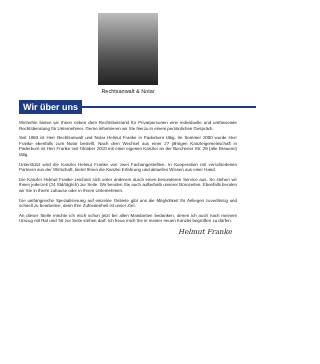Rechtsanwalt & Notar
Wir über uns
Weiterhin bieten wir Ihnen neben dem Rechtsbeistand für Privatpersonen eine individuelle und umfassende Rechtsberatung für Unternehmer. Gerne informieren wir Sie hierzu in einem persönlichen Gespräch.
Seit 1983 ist Herr Rechtsanwalt und Notar Helmut Franke in Paderborn tätig. Im Sommer 2000 wurde Herr Franke ebenfalls zum Notar bestellt. Nach dem Wechsel aus einer 27 jährigen Kanzleigemeinschaft in Paderborn ist Herr Franke seit Oktober 2010 mit einer eigenen Kanzlei an der Borchener Str. 29 (alte Brauerei) tätig.
Unterstützt wird die Kanzlei Helmut Franke von zwei Fachangestellten. In Kooperation mit verschiedenen Partnern aus der Wirtschaft, bietet Ihnen die Kanzlei Erfahrung und aktuelles Wissen aus einer Hand.
Die Kanzlei Helmut Franke zeichnet sich unter anderem durch einen besonderen Service aus. So stehen wir Ihnen jederzeit (24 Std/täglich) zur Seite. Wir beraten Sie auch außerhalb unserer Bürozeiten. Ebenfalls beraten wir Sie in Ihrem zuhause oder in Ihrem Unternehmen.
Die umfangreiche Spezialisierung auf einzelne Gebiete gibt uns die Möglichkeit Ihr Anliegen zuverlässig und schnell zu bearbeiten, denn Ihre Zufriedenheit ist unser Ziel.
An dieser Stelle möchte ich mich schon jetzt bei allen Mandanten bedanken, denen ich auch nach meinem Umzug mit Rat und Tat zur Seite stehen darf. Ich freue mich Sie in meiner neuen Kanzlei begrüßen zu dürfen.
Helmut Franke